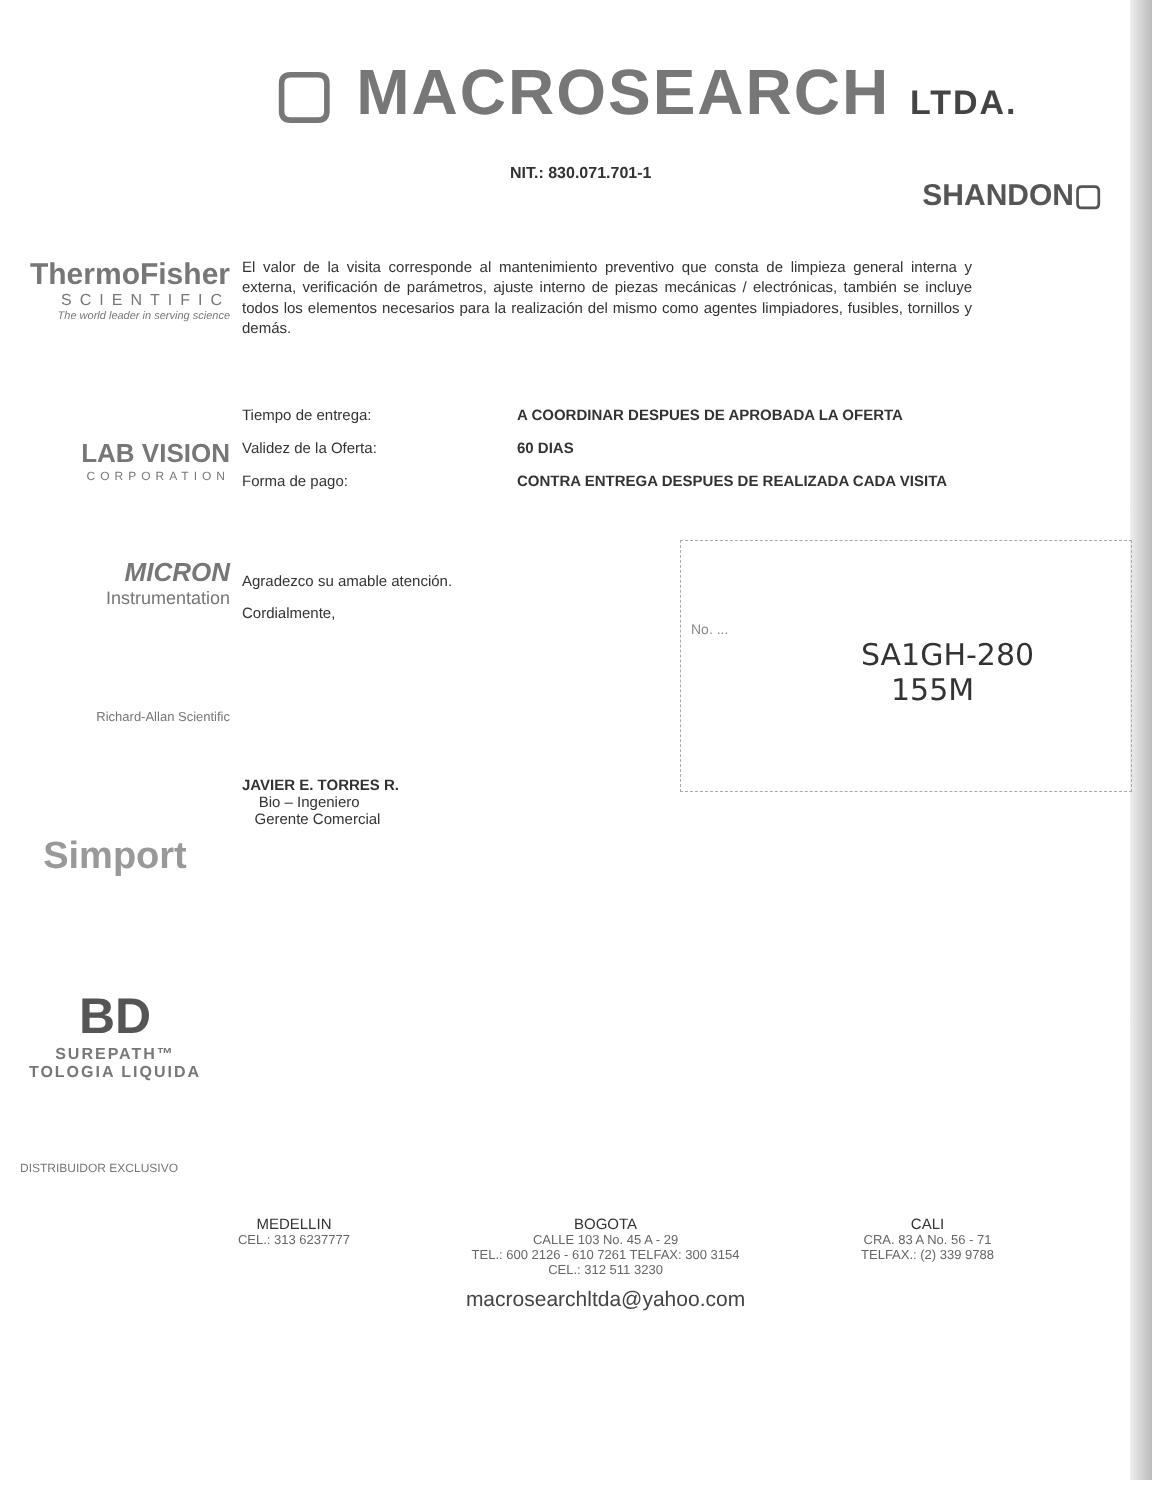▢ MACROSEARCH LTDA.
NIT.: 830.071.701-1
SHANDON▢
ThermoFisher
SCIENTIFIC
The world leader in serving science
El valor de la visita corresponde al mantenimiento preventivo que consta de limpieza general interna y externa, verificación de parámetros, ajuste interno de piezas mecánicas / electrónicas, también se incluye todos los elementos necesarios para la realización del mismo como agentes limpiadores, fusibles, tornillos y demás.
LAB VISION
CORPORATION
| Tiempo de entrega: | A COORDINAR DESPUES DE APROBADA LA OFERTA |
| Validez de la Oferta: | 60 DIAS |
| Forma de pago: | CONTRA ENTREGA DESPUES DE REALIZADA CADA VISITA |
MICRON
Instrumentation
Richard-Allan Scientific
Simport
BD
SUREPATH™
TOLOGIA LIQUIDA
DISTRIBUIDOR EXCLUSIVO
Agradezco su amable atención.
Cordialmente,
JAVIER E. TORRES R.
Bio – Ingeniero
Gerente Comercial
No. ...
SA1GH-280
155M
MEDELLIN
CEL.: 313 6237777
BOGOTA
CALLE 103 No. 45 A - 29
TEL.: 600 2126 - 610 7261 TELFAX: 300 3154
CEL.: 312 511 3230
macrosearchltda@yahoo.com
CALI
CRA. 83 A No. 56 - 71
TELFAX.: (2) 339 9788